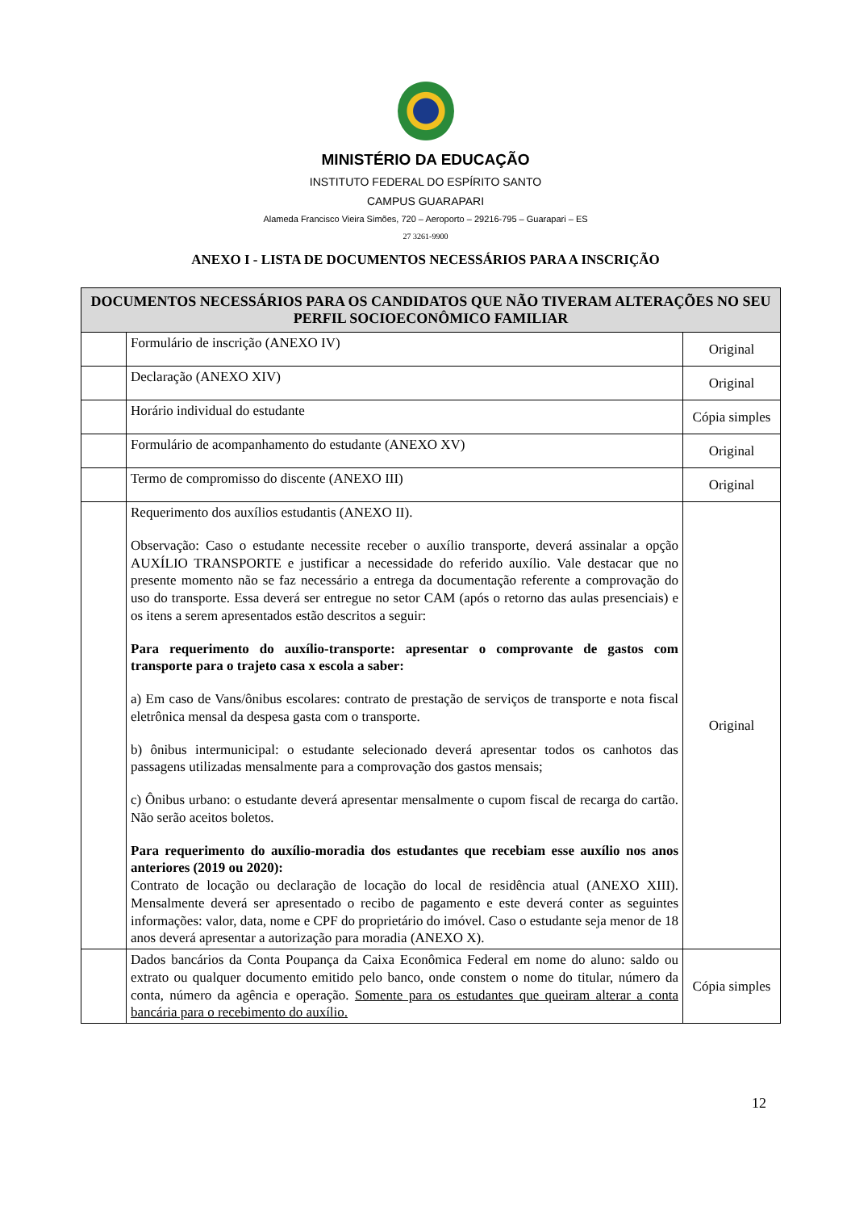MINISTÉRIO DA EDUCAÇÃO
INSTITUTO FEDERAL DO ESPÍRITO SANTO
CAMPUS GUARAPARI
Alameda Francisco Vieira Simões, 720 – Aeroporto – 29216-795 – Guarapari – ES
27 3261-9900
ANEXO I - LISTA DE DOCUMENTOS NECESSÁRIOS PARA A INSCRIÇÃO
| DOCUMENTOS NECESSÁRIOS PARA OS CANDIDATOS QUE NÃO TIVERAM ALTERAÇÕES NO SEU PERFIL SOCIOECONÔMICO FAMILIAR | | |
| --- | --- | --- |
| | Formulário de inscrição (ANEXO IV) | Original |
| | Declaração (ANEXO XIV) | Original |
| | Horário individual do estudante | Cópia simples |
| | Formulário de acompanhamento do estudante (ANEXO XV) | Original |
| | Termo de compromisso do discente (ANEXO III) | Original |
| | Requerimento dos auxílios estudantis (ANEXO II). Observação: Caso o estudante necessite receber o auxílio transporte, deverá assinalar a opção AUXÍLIO TRANSPORTE e justificar a necessidade do referido auxílio. Vale destacar que no presente momento não se faz necessário a entrega da documentação referente a comprovação do uso do transporte. Essa deverá ser entregue no setor CAM (após o retorno das aulas presenciais) e os itens a serem apresentados estão descritos a seguir: Para requerimento do auxílio-transporte: apresentar o comprovante de gastos com transporte para o trajeto casa x escola a saber: a) Em caso de Vans/ônibus escolares: contrato de prestação de serviços de transporte e nota fiscal eletrônica mensal da despesa gasta com o transporte. b) ônibus intermunicipal: o estudante selecionado deverá apresentar todos os canhotos das passagens utilizadas mensalmente para a comprovação dos gastos mensais; c) Ônibus urbano: o estudante deverá apresentar mensalmente o cupom fiscal de recarga do cartão. Não serão aceitos boletos. Para requerimento do auxílio-moradia dos estudantes que recebiam esse auxílio nos anos anteriores (2019 ou 2020): Contrato de locação ou declaração de locação do local de residência atual (ANEXO XIII). Mensalmente deverá ser apresentado o recibo de pagamento e este deverá conter as seguintes informações: valor, data, nome e CPF do proprietário do imóvel. Caso o estudante seja menor de 18 anos deverá apresentar a autorização para moradia (ANEXO X). | Original |
| | Dados bancários da Conta Poupança da Caixa Econômica Federal em nome do aluno: saldo ou extrato ou qualquer documento emitido pelo banco, onde constem o nome do titular, número da conta, número da agência e operação. Somente para os estudantes que queiram alterar a conta bancária para o recebimento do auxílio. | Cópia simples |
12